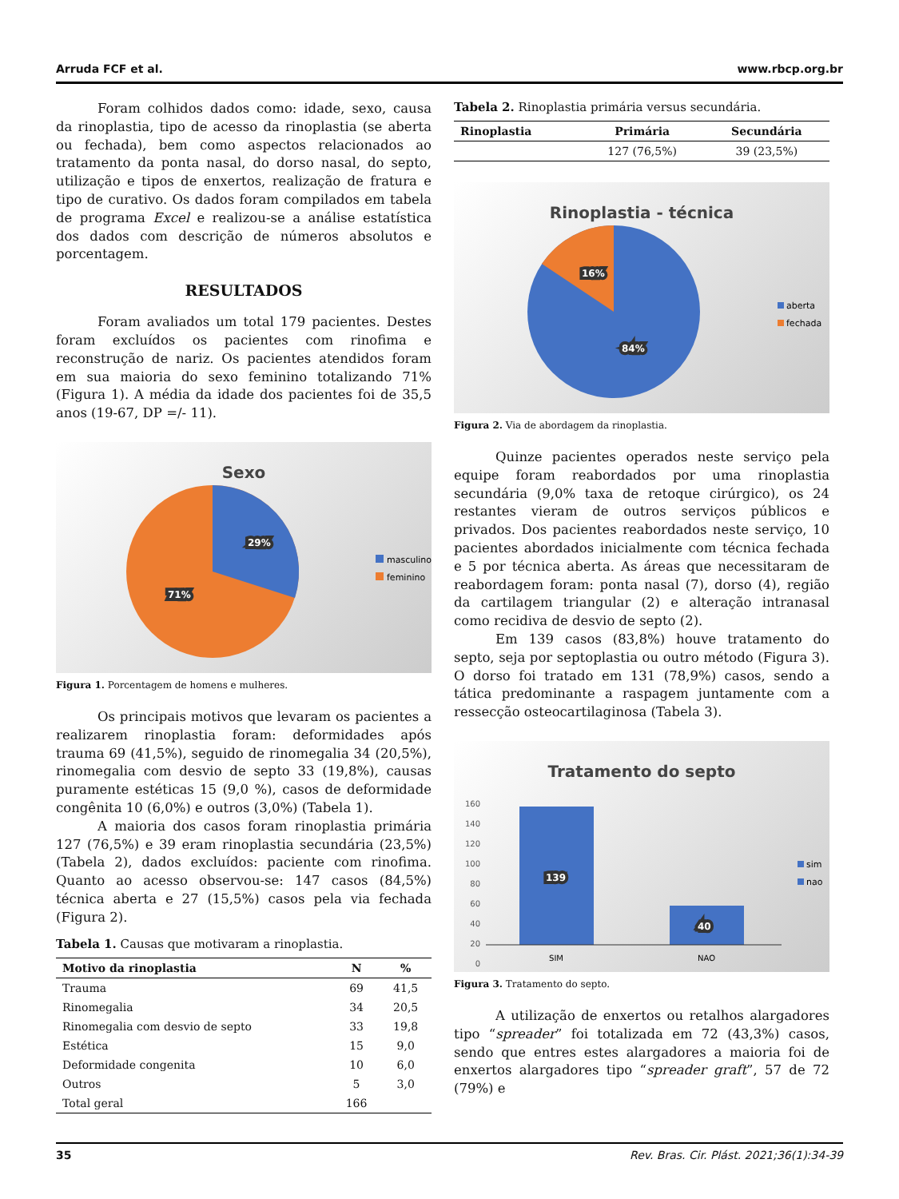Arruda FCF et al. www.rbcp.org.br
Foram colhidos dados como: idade, sexo, causa da rinoplastia, tipo de acesso da rinoplastia (se aberta ou fechada), bem como aspectos relacionados ao tratamento da ponta nasal, do dorso nasal, do septo, utilização e tipos de enxertos, realização de fratura e tipo de curativo. Os dados foram compilados em tabela de programa Excel e realizou-se a análise estatística dos dados com descrição de números absolutos e porcentagem.
RESULTADOS
Foram avaliados um total 179 pacientes. Destes foram excluídos os pacientes com rinofima e reconstrução de nariz. Os pacientes atendidos foram em sua maioria do sexo feminino totalizando 71% (Figura 1). A média da idade dos pacientes foi de 35,5 anos (19-67, DP =/- 11).
Sexo
29%
71%
masculino
feminino
Figura 1. Porcentagem de homens e mulheres.
Os principais motivos que levaram os pacientes a realizarem rinoplastia foram: deformidades após trauma 69 (41,5%), seguido de rinomegalia 34 (20,5%), rinomegalia com desvio de septo 33 (19,8%), causas puramente estéticas 15 (9,0 %), casos de deformidade congênita 10 (6,0%) e outros (3,0%) (Tabela 1).
A maioria dos casos foram rinoplastia primária 127 (76,5%) e 39 eram rinoplastia secundária (23,5%) (Tabela 2), dados excluídos: paciente com rinofima. Quanto ao acesso observou-se: 147 casos (84,5%) técnica aberta e 27 (15,5%) casos pela via fechada (Figura 2).
Tabela 1. Causas que motivaram a rinoplastia.
| Motivo da rinoplastia | N | % |
| --- | --- | --- |
| Trauma | 69 | 41,5 |
| Rinomegalia | 34 | 20,5 |
| Rinomegalia com desvio de septo | 33 | 19,8 |
| Estética | 15 | 9,0 |
| Deformidade congenita | 10 | 6,0 |
| Outros | 5 | 3,0 |
| Total geral | 166 | |
Tabela 2. Rinoplastia primária versus secundária.
| Rinoplastia | Primária | Secundária |
| --- | --- | --- |
| | 127 (76,5%) | 39 (23,5%) |
Rinoplastia - técnica
16%
84%
aberta
fechada
Figura 2. Via de abordagem da rinoplastia.
Quinze pacientes operados neste serviço pela equipe foram reabordados por uma rinoplastia secundária (9,0% taxa de retoque cirúrgico), os 24 restantes vieram de outros serviços públicos e privados. Dos pacientes reabordados neste serviço, 10 pacientes abordados inicialmente com técnica fechada e 5 por técnica aberta. As áreas que necessitaram de reabordagem foram: ponta nasal (7), dorso (4), região da cartilagem triangular (2) e alteração intranasal como recidiva de desvio de septo (2).
Em 139 casos (83,8%) houve tratamento do septo, seja por septoplastia ou outro método (Figura 3). O dorso foi tratado em 131 (78,9%) casos, sendo a tática predominante a raspagem juntamente com a ressecção osteocartilaginosa (Tabela 3).
Tratamento do septo
160
140
120
100
80
60
40
20
0
139
40
SIM
NAO
sim
nao
Figura 3. Tratamento do septo.
A utilização de enxertos ou retalhos alargadores tipo “spreader” foi totalizada em 72 (43,3%) casos, sendo que entres estes alargadores a maioria foi de enxertos alargadores tipo “spreader graft”, 57 de 72 (79%) e
35 Rev. Bras. Cir. Plást. 2021;36(1):34-39